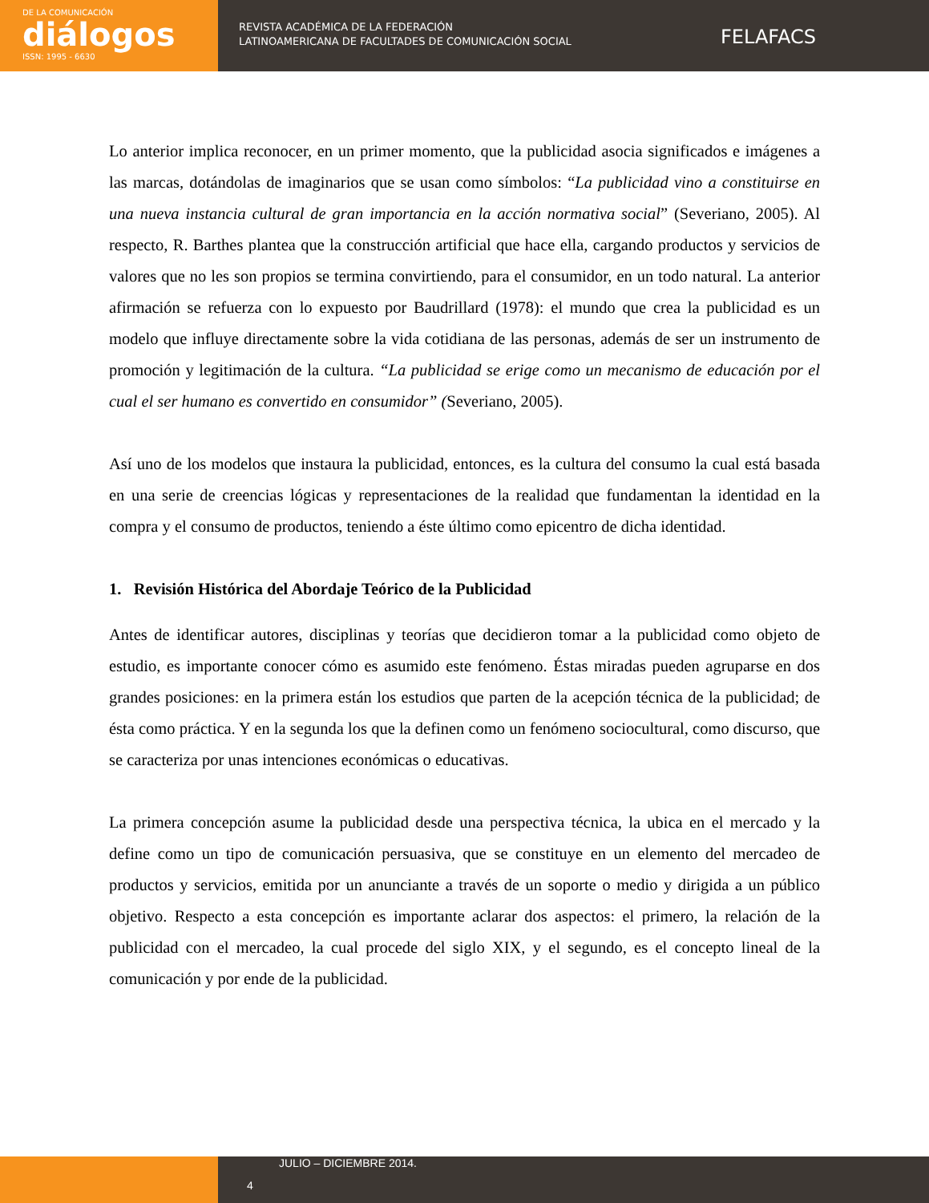DE LA COMUNICACIÓN
diálogos
ISSN: 1995 - 6630
REVISTA ACADÉMICA DE LA FEDERACIÓN
LATINOAMERICANA DE FACULTADES DE COMUNICACIÓN SOCIAL
FELAFACS
Lo anterior implica reconocer, en un primer momento, que la publicidad asocia significados e imágenes a las marcas, dotándolas de imaginarios que se usan como símbolos: “La publicidad vino a constituirse en una nueva instancia cultural de gran importancia en la acción normativa social” (Severiano, 2005). Al respecto, R. Barthes plantea que la construcción artificial que hace ella, cargando productos y servicios de valores que no les son propios se termina convirtiendo, para el consumidor, en un todo natural. La anterior afirmación se refuerza con lo expuesto por Baudrillard (1978): el mundo que crea la publicidad es un modelo que influye directamente sobre la vida cotidiana de las personas, además de ser un instrumento de promoción y legitimación de la cultura. “La publicidad se erige como un mecanismo de educación por el cual el ser humano es convertido en consumidor” (Severiano, 2005).
Así uno de los modelos que instaura la publicidad, entonces, es la cultura del consumo la cual está basada en una serie de creencias lógicas y representaciones de la realidad que fundamentan la identidad en la compra y el consumo de productos, teniendo a éste último como epicentro de dicha identidad.
1. Revisión Histórica del Abordaje Teórico de la Publicidad
Antes de identificar autores, disciplinas y teorías que decidieron tomar a la publicidad como objeto de estudio, es importante conocer cómo es asumido este fenómeno. Éstas miradas pueden agruparse en dos grandes posiciones: en la primera están los estudios que parten de la acepción técnica de la publicidad; de ésta como práctica. Y en la segunda los que la definen como un fenómeno sociocultural, como discurso, que se caracteriza por unas intenciones económicas o educativas.
La primera concepción asume la publicidad desde una perspectiva técnica, la ubica en el mercado y la define como un tipo de comunicación persuasiva, que se constituye en un elemento del mercadeo de productos y servicios, emitida por un anunciante a través de un soporte o medio y dirigida a un público objetivo. Respecto a esta concepción es importante aclarar dos aspectos: el primero, la relación de la publicidad con el mercadeo, la cual procede del siglo XIX, y el segundo, es el concepto lineal de la comunicación y por ende de la publicidad.
4
JULIO – DICIEMBRE 2014.